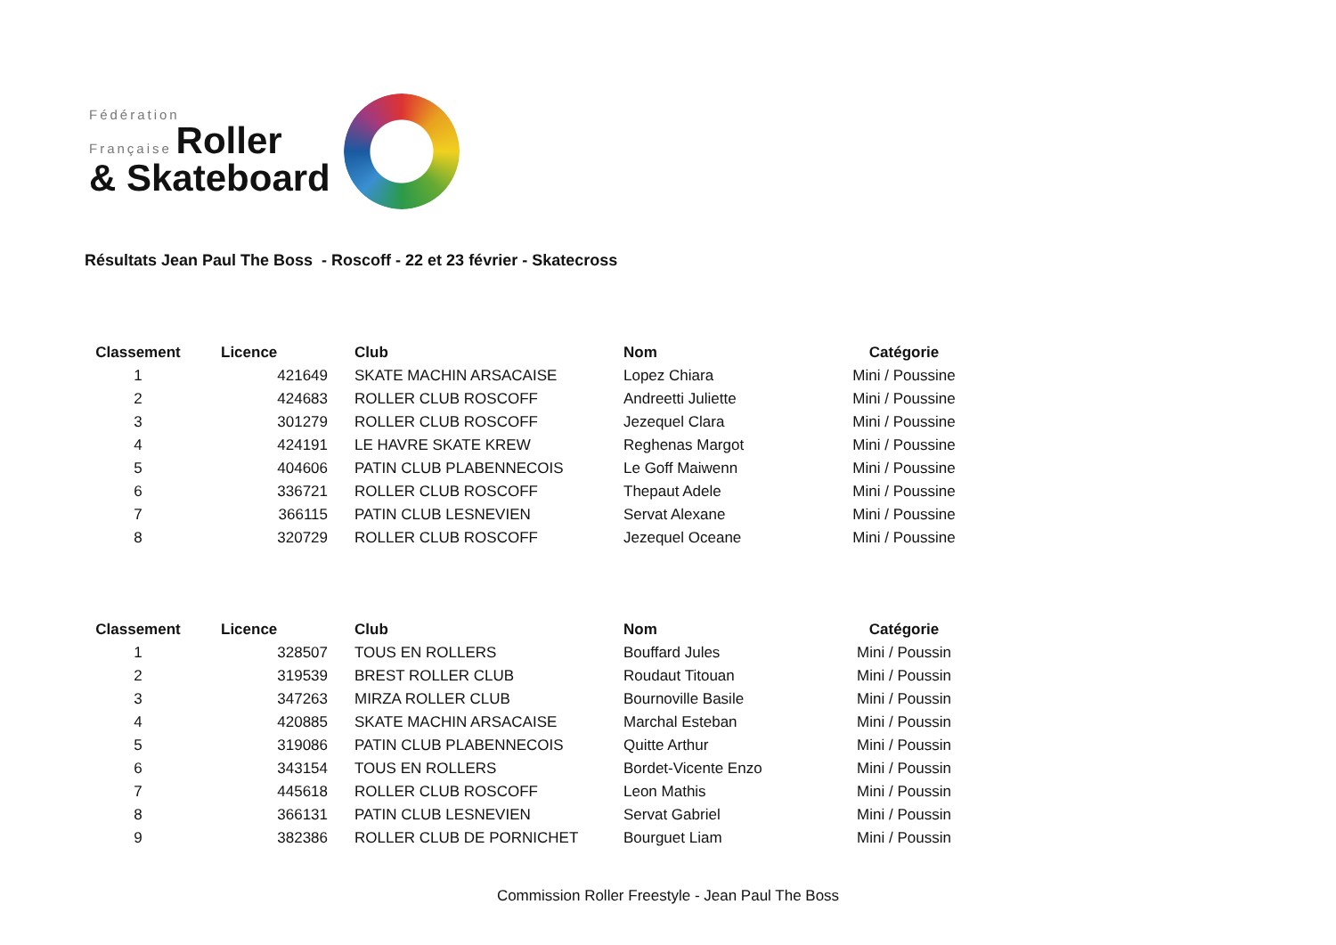Fédération
Française Roller
& Skateboard
Résultats Jean Paul The Boss - Roscoff - 22 et 23 février - Skatecross
| Classement | Licence | Club | Nom | Catégorie |
| --- | --- | --- | --- | --- |
| 1 | 421649 | SKATE MACHIN ARSACAISE | Lopez Chiara | Mini / Poussine |
| 2 | 424683 | ROLLER CLUB ROSCOFF | Andreetti Juliette | Mini / Poussine |
| 3 | 301279 | ROLLER CLUB ROSCOFF | Jezequel Clara | Mini / Poussine |
| 4 | 424191 | LE HAVRE SKATE KREW | Reghenas Margot | Mini / Poussine |
| 5 | 404606 | PATIN CLUB PLABENNECOIS | Le Goff Maiwenn | Mini / Poussine |
| 6 | 336721 | ROLLER CLUB ROSCOFF | Thepaut Adele | Mini / Poussine |
| 7 | 366115 | PATIN CLUB LESNEVIEN | Servat Alexane | Mini / Poussine |
| 8 | 320729 | ROLLER CLUB ROSCOFF | Jezequel Oceane | Mini / Poussine |
| Classement | Licence | Club | Nom | Catégorie |
| --- | --- | --- | --- | --- |
| 1 | 328507 | TOUS EN ROLLERS | Bouffard Jules | Mini / Poussin |
| 2 | 319539 | BREST ROLLER CLUB | Roudaut Titouan | Mini / Poussin |
| 3 | 347263 | MIRZA ROLLER CLUB | Bournoville Basile | Mini / Poussin |
| 4 | 420885 | SKATE MACHIN ARSACAISE | Marchal Esteban | Mini / Poussin |
| 5 | 319086 | PATIN CLUB PLABENNECOIS | Quitte Arthur | Mini / Poussin |
| 6 | 343154 | TOUS EN ROLLERS | Bordet-Vicente Enzo | Mini / Poussin |
| 7 | 445618 | ROLLER CLUB ROSCOFF | Leon Mathis | Mini / Poussin |
| 8 | 366131 | PATIN CLUB LESNEVIEN | Servat Gabriel | Mini / Poussin |
| 9 | 382386 | ROLLER CLUB DE PORNICHET | Bourguet Liam | Mini / Poussin |
Commission Roller Freestyle - Jean Paul The Boss